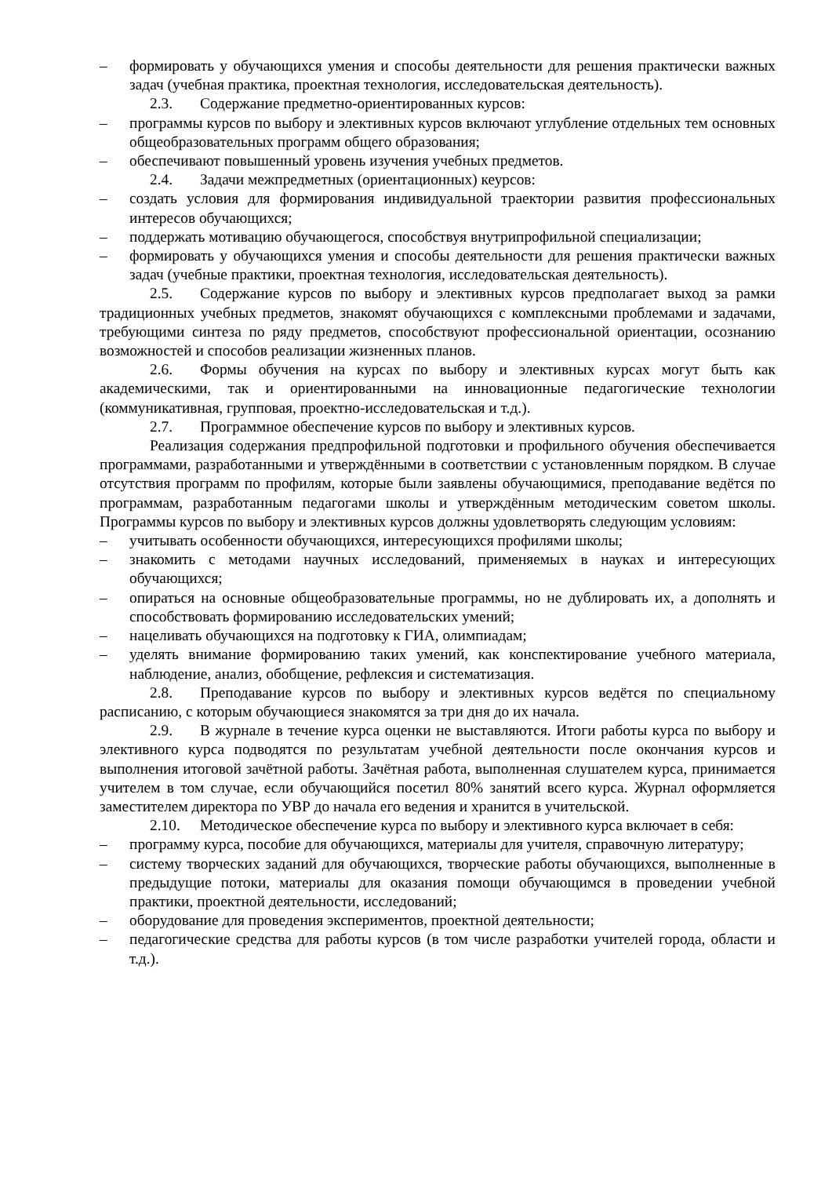– формировать у обучающихся умения и способы деятельности для решения практически важных задач (учебная практика, проектная технология, исследовательская деятельность).
2.3. Содержание предметно-ориентированных курсов:
– программы курсов по выбору и элективных курсов включают углубление отдельных тем основных общеобразовательных программ общего образования;
– обеспечивают повышенный уровень изучения учебных предметов.
2.4. Задачи межпредметных (ориентационных) кеурсов:
– создать условия для формирования индивидуальной траектории развития профессиональных интересов обучающихся;
– поддержать мотивацию обучающегося, способствуя внутрипрофильной специализации;
– формировать у обучающихся умения и способы деятельности для решения практически важных задач (учебные практики, проектная технология, исследовательская деятельность).
2.5. Содержание курсов по выбору и элективных курсов предполагает выход за рамки традиционных учебных предметов, знакомят обучающихся с комплексными проблемами и задачами, требующими синтеза по ряду предметов, способствуют профессиональной ориентации, осознанию возможностей и способов реализации жизненных планов.
2.6. Формы обучения на курсах по выбору и элективных курсах могут быть как академическими, так и ориентированными на инновационные педагогические технологии (коммуникативная, групповая, проектно-исследовательская и т.д.).
2.7. Программное обеспечение курсов по выбору и элективных курсов.
Реализация содержания предпрофильной подготовки и профильного обучения обеспечивается программами, разработанными и утверждёнными в соответствии с установленным порядком. В случае отсутствия программ по профилям, которые были заявлены обучающимися, преподавание ведётся по программам, разработанным педагогами школы и утверждённым методическим советом школы. Программы курсов по выбору и элективных курсов должны удовлетворять следующим условиям:
– учитывать особенности обучающихся, интересующихся профилями школы;
– знакомить с методами научных исследований, применяемых в науках и интересующих обучающихся;
– опираться на основные общеобразовательные программы, но не дублировать их, а дополнять и способствовать формированию исследовательских умений;
– нацеливать обучающихся на подготовку к ГИА, олимпиадам;
– уделять внимание формированию таких умений, как конспектирование учебного материала, наблюдение, анализ, обобщение, рефлексия и систематизация.
2.8. Преподавание курсов по выбору и элективных курсов ведётся по специальному расписанию, с которым обучающиеся знакомятся за три дня до их начала.
2.9. В журнале в течение курса оценки не выставляются. Итоги работы курса по выбору и элективного курса подводятся по результатам учебной деятельности после окончания курсов и выполнения итоговой зачётной работы. Зачётная работа, выполненная слушателем курса, принимается учителем в том случае, если обучающийся посетил 80% занятий всего курса. Журнал оформляется заместителем директора по УВР до начала его ведения и хранится в учительской.
2.10. Методическое обеспечение курса по выбору и элективного курса включает в себя:
– программу курса, пособие для обучающихся, материалы для учителя, справочную литературу;
– систему творческих заданий для обучающихся, творческие работы обучающихся, выполненные в предыдущие потоки, материалы для оказания помощи обучающимся в проведении учебной практики, проектной деятельности, исследований;
– оборудование для проведения экспериментов, проектной деятельности;
– педагогические средства для работы курсов (в том числе разработки учителей города, области и т.д.).